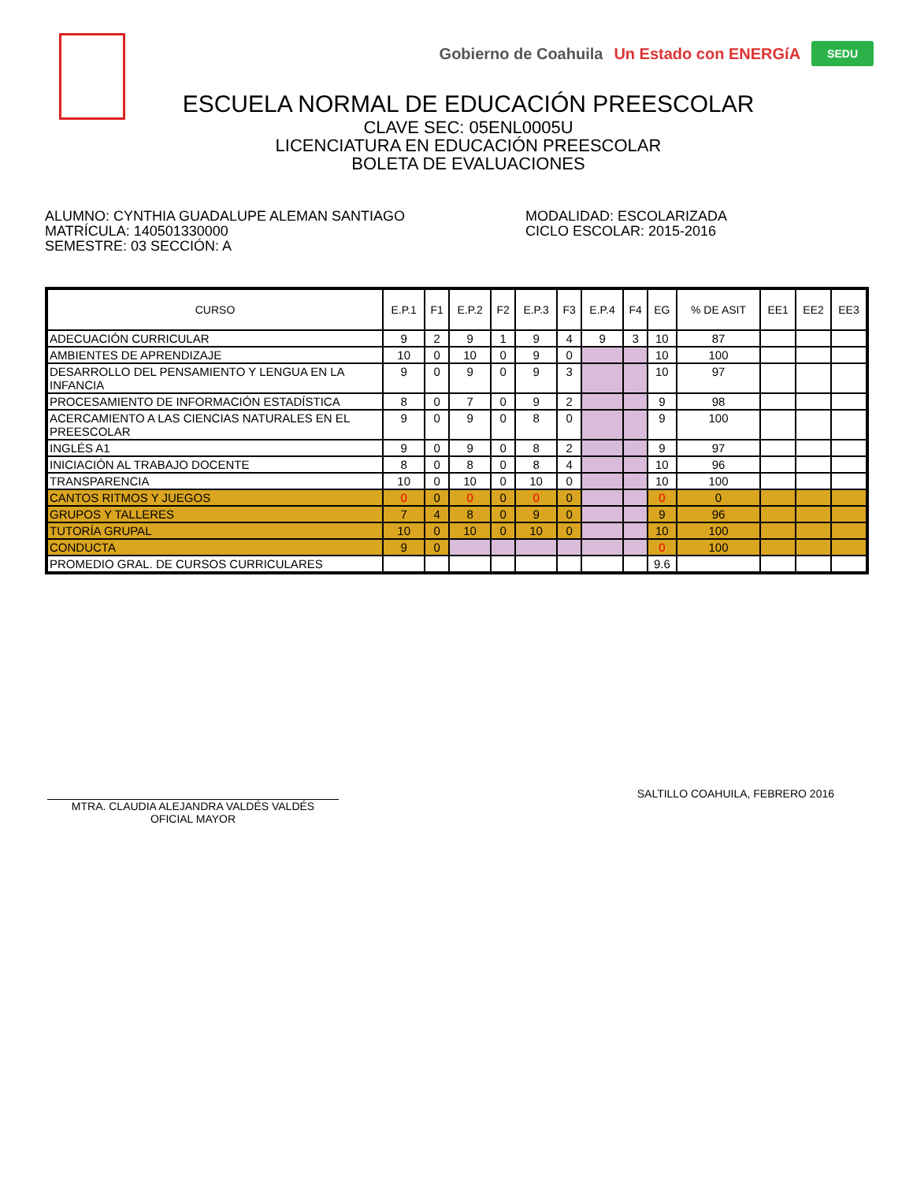Gobierno de Coahuila Un Estado con ENERGíA SEDU
ESCUELA NORMAL DE EDUCACIÓN PREESCOLAR
CLAVE SEC: 05ENL0005U
LICENCIATURA EN EDUCACIÓN PREESCOLAR
BOLETA DE EVALUACIONES
ALUMNO: CYNTHIA GUADALUPE ALEMAN SANTIAGO
MATRÍCULA: 140501330000
SEMESTRE: 03 SECCIÓN: A
MODALIDAD: ESCOLARIZADA
CICLO ESCOLAR: 2015-2016
| CURSO | E.P.1 | F1 | E.P.2 | F2 | E.P.3 | F3 | E.P.4 | F4 | EG | % DE ASIT | EE1 | EE2 | EE3 |
| --- | --- | --- | --- | --- | --- | --- | --- | --- | --- | --- | --- | --- | --- |
| ADECUACIÓN CURRICULAR | 9 | 2 | 9 | 1 | 9 | 4 | 9 | 3 | 10 | 87 | | | |
| AMBIENTES DE APRENDIZAJE | 10 | 0 | 10 | 0 | 9 | 0 | | | 10 | 100 | | | |
| DESARROLLO DEL PENSAMIENTO Y LENGUA EN LA INFANCIA | 9 | 0 | 9 | 0 | 9 | 3 | | | 10 | 97 | | | |
| PROCESAMIENTO DE INFORMACIÓN ESTADÍSTICA | 8 | 0 | 7 | 0 | 9 | 2 | | | 9 | 98 | | | |
| ACERCAMIENTO A LAS CIENCIAS NATURALES EN EL PREESCOLAR | 9 | 0 | 9 | 0 | 8 | 0 | | | 9 | 100 | | | |
| INGLÉS A1 | 9 | 0 | 9 | 0 | 8 | 2 | | | 9 | 97 | | | |
| INICIACIÓN AL TRABAJO DOCENTE | 8 | 0 | 8 | 0 | 8 | 4 | | | 10 | 96 | | | |
| TRANSPARENCIA | 10 | 0 | 10 | 0 | 10 | 0 | | | 10 | 100 | | | |
| CANTOS RITMOS Y JUEGOS | 0 | 0 | 0 | 0 | 0 | 0 | | | 0 | 0 | | | |
| GRUPOS Y TALLERES | 7 | 4 | 8 | 0 | 9 | 0 | | | 9 | 96 | | | |
| TUTORÍA GRUPAL | 10 | 0 | 10 | 0 | 10 | 0 | | | 10 | 100 | | | |
| CONDUCTA | 9 | 0 | | | | | | | 0 | 100 | | | |
| PROMEDIO GRAL. DE CURSOS CURRICULARES | | | | | | | | | 9.6 | | | | |
MTRA. CLAUDIA ALEJANDRA VALDÉS VALDÉS
OFICIAL MAYOR
SALTILLO COAHUILA, FEBRERO 2016